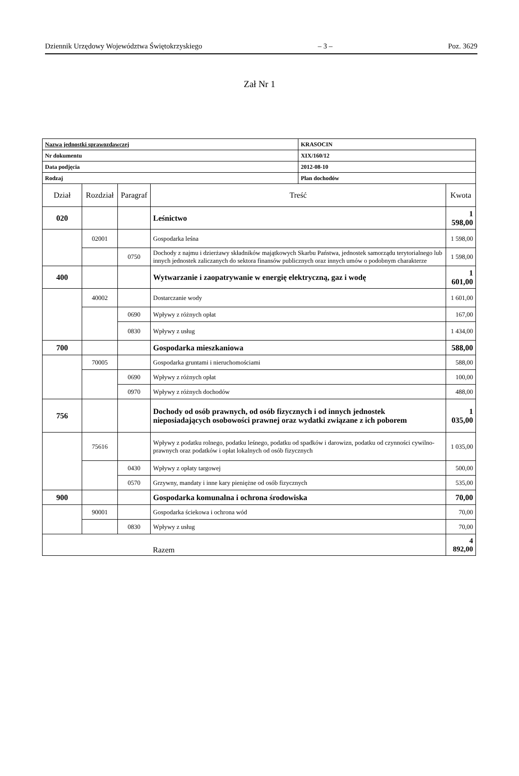Dziennik Urzędowy Województwa Świętokrzyskiego – 3 – Poz. 3629
Zał Nr 1
| Nazwa jednostki sprawozdawczej | | | | KRASOCIN | |
| Nr dokumentu | | | | XIX/160/12 | |
| Data podjęcia | | | | 2012-08-10 | |
| Rodzaj | | | | Plan dochodów | |
| Dział | Rozdział | Paragraf | Treść | | Kwota |
| 020 | | | Leśnictwo | | 1 598,00 |
| | 02001 | | Gospodarka leśna | | 1 598,00 |
| | | 0750 | Dochody z najmu i dzierżawy składników majątkowych Skarbu Państwa, jednostek samorządu terytorialnego lub innych jednostek zaliczanych do sektora finansów publicznych oraz innych umów o podobnym charakterze | | 1 598,00 |
| 400 | | | Wytwarzanie i zaopatrywanie w energię elektryczną, gaz i wodę | | 1 601,00 |
| | 40002 | | Dostarczanie wody | | 1 601,00 |
| | | 0690 | Wpływy z różnych opłat | | 167,00 |
| | | 0830 | Wpływy z usług | | 1 434,00 |
| 700 | | | Gospodarka mieszkaniowa | | 588,00 |
| | 70005 | | Gospodarka gruntami i nieruchomościami | | 588,00 |
| | | 0690 | Wpływy z różnych opłat | | 100,00 |
| | | 0970 | Wpływy z różnych dochodów | | 488,00 |
| 756 | | | Dochody od osób prawnych, od osób fizycznych i od innych jednostek nieposiadających osobowości prawnej oraz wydatki związane z ich poborem | | 1 035,00 |
| | 75616 | | Wpływy z podatku rolnego, podatku leśnego, podatku od spadków i darowizn, podatku od czynności cywilno-prawnych oraz podatków i opłat lokalnych od osób fizycznych | | 1 035,00 |
| | | 0430 | Wpływy z opłaty targowej | | 500,00 |
| | | 0570 | Grzywny, mandaty i inne kary pieniężne od osób fizycznych | | 535,00 |
| 900 | | | Gospodarka komunalna i ochrona środowiska | | 70,00 |
| | 90001 | | Gospodarka ściekowa i ochrona wód | | 70,00 |
| | | 0830 | Wpływy z usług | | 70,00 |
| | | | Razem | | 4 892,00 |